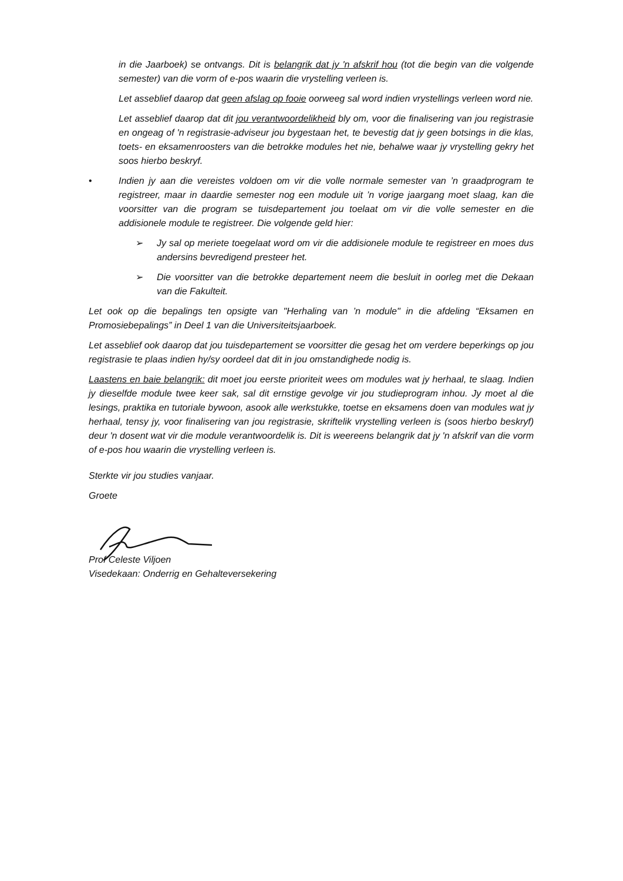in die Jaarboek) se ontvangs. Dit is belangrik dat jy 'n afskrif hou (tot die begin van die volgende semester) van die vorm of e-pos waarin die vrystelling verleen is.
Let asseblief daarop dat geen afslag op fooie oorweeg sal word indien vrystellings verleen word nie.
Let asseblief daarop dat dit jou verantwoordelikheid bly om, voor die finalisering van jou registrasie en ongeag of 'n registrasie-adviseur jou bygestaan het, te bevestig dat jy geen botsings in die klas, toets- en eksamenroosters van die betrokke modules het nie, behalwe waar jy vrystelling gekry het soos hierbo beskryf.
• Indien jy aan die vereistes voldoen om vir die volle normale semester van ’n graadprogram te registreer, maar in daardie semester nog een module uit ’n vorige jaargang moet slaag, kan die voorsitter van die program se tuisdepartement jou toelaat om vir die volle semester en die addisionele module te registreer. Die volgende geld hier:
➢ Jy sal op meriete toegelaat word om vir die addisionele module te registreer en moes dus andersins bevredigend presteer het.
➢ Die voorsitter van die betrokke departement neem die besluit in oorleg met die Dekaan van die Fakulteit.
Let ook op die bepalings ten opsigte van "Herhaling van ’n module" in die afdeling “Eksamen en Promosiebepalings” in Deel 1 van die Universiteitsjaarboek.
Let asseblief ook daarop dat jou tuisdepartement se voorsitter die gesag het om verdere beperkings op jou registrasie te plaas indien hy/sy oordeel dat dit in jou omstandighede nodig is.
Laastens en baie belangrik: dit moet jou eerste prioriteit wees om modules wat jy herhaal, te slaag. Indien jy dieselfde module twee keer sak, sal dit ernstige gevolge vir jou studieprogram inhou. Jy moet al die lesings, praktika en tutoriale bywoon, asook alle werkstukke, toetse en eksamens doen van modules wat jy herhaal, tensy jy, voor finalisering van jou registrasie, skriftelik vrystelling verleen is (soos hierbo beskryf) deur 'n dosent wat vir die module verantwoordelik is. Dit is weereens belangrik dat jy 'n afskrif van die vorm of e-pos hou waarin die vrystelling verleen is.
Sterkte vir jou studies vanjaar.
Groete
Prof Celeste Viljoen
Visedekaan: Onderrig en Gehalteversekering